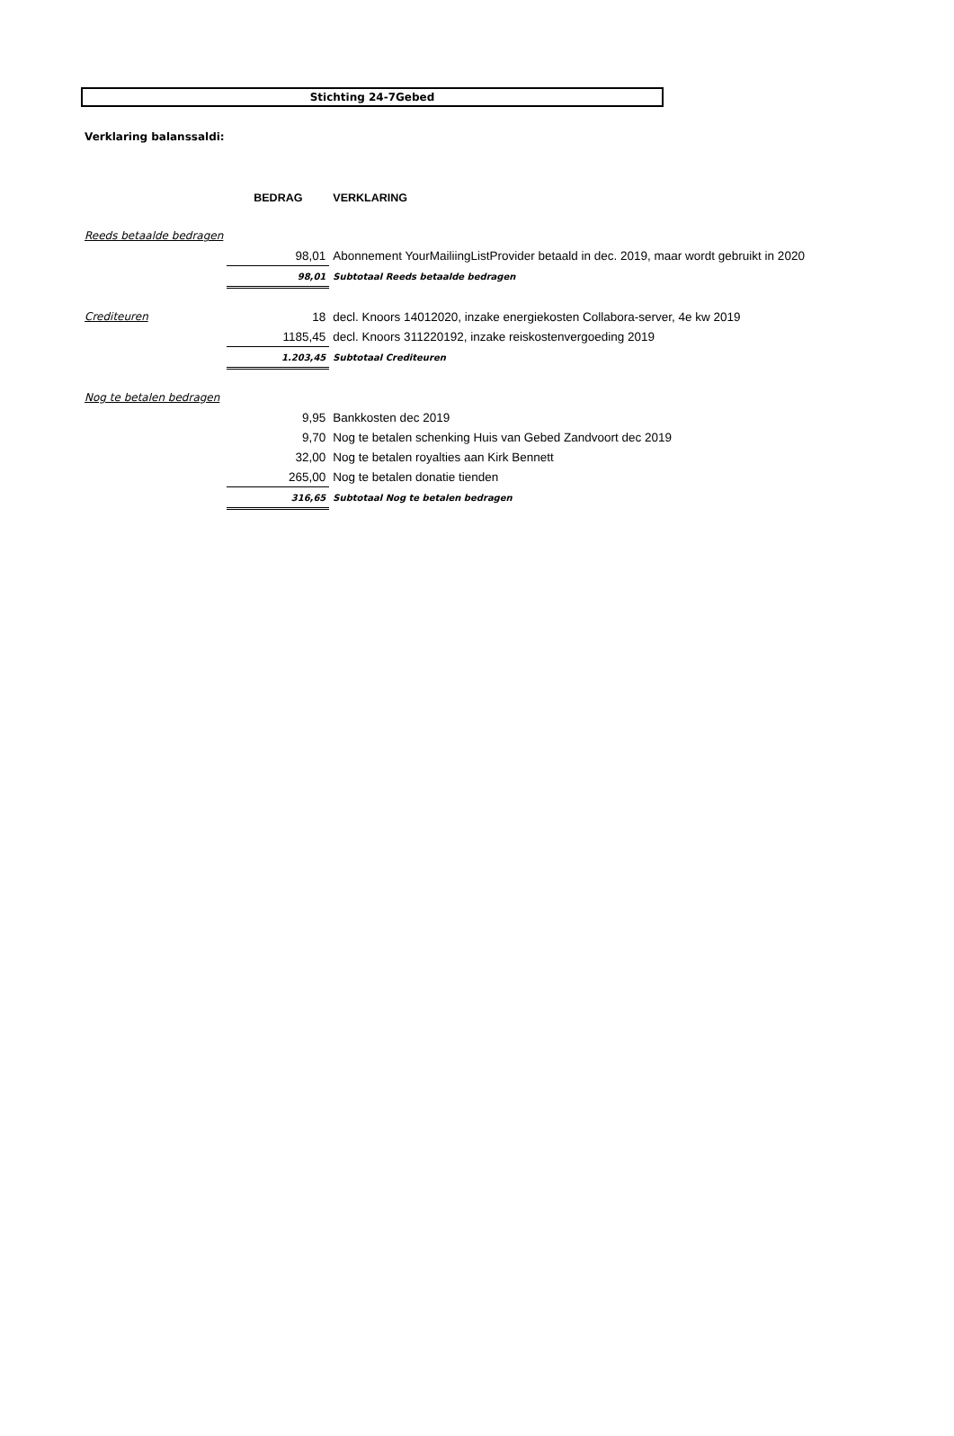Stichting 24-7Gebed
Verklaring balanssaldi:
| | BEDRAG | VERKLARING |
| Reeds betaalde bedragen | | |
| | 98,01 | Abonnement YourMailiingListProvider betaald in dec. 2019, maar wordt gebruikt in 2020 |
| | 98,01 | Subtotaal Reeds betaalde bedragen |
| Crediteuren | 18 | decl. Knoors 14012020, inzake energiekosten Collabora-server, 4e kw 2019 |
| | 1185,45 | decl. Knoors 311220192, inzake reiskostenvergoeding 2019 |
| | 1.203,45 | Subtotaal Crediteuren |
| Nog te betalen bedragen | | |
| | 9,95 | Bankkosten dec 2019 |
| | 9,70 | Nog te betalen schenking Huis van Gebed Zandvoort dec 2019 |
| | 32,00 | Nog te betalen royalties aan Kirk Bennett |
| | 265,00 | Nog te betalen donatie tienden |
| | 316,65 | Subtotaal Nog te betalen bedragen |